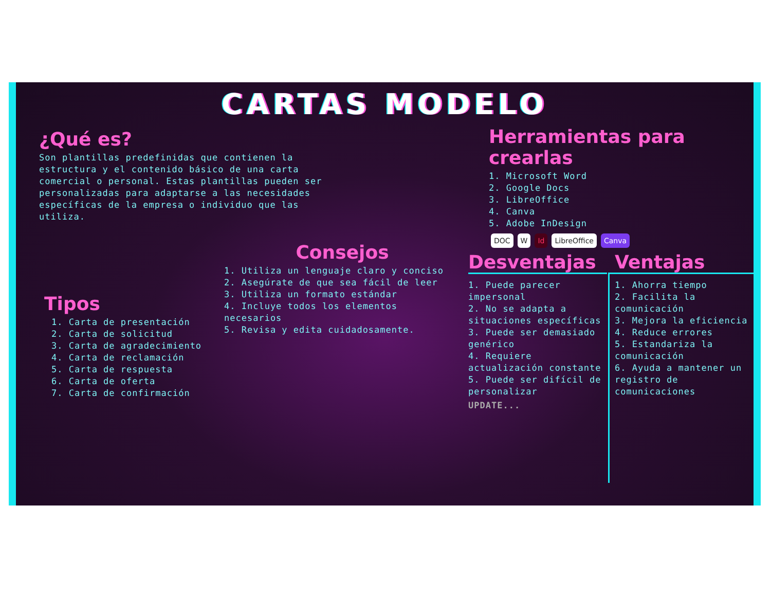CARTAS MODELO
¿Qué es?
Son plantillas predefinidas que contienen la estructura y el contenido básico de una carta comercial o personal. Estas plantillas pueden ser personalizadas para adaptarse a las necesidades específicas de la empresa o individuo que las utiliza.
Herramientas para crearlas
1. Microsoft Word
2. Google Docs
3. LibreOffice
4. Canva
5. Adobe InDesign
DOC W Id LibreOffice Canva
Tipos
1. Carta de presentación
2. Carta de solicitud
3. Carta de agradecimiento
4. Carta de reclamación
5. Carta de respuesta
6. Carta de oferta
7. Carta de confirmación
Consejos
1. Utiliza un lenguaje claro y conciso
2. Asegúrate de que sea fácil de leer
3. Utiliza un formato estándar
4. Incluye todos los elementos necesarios
5. Revisa y edita cuidadosamente.
Desventajas
1. Puede parecer impersonal
2. No se adapta a situaciones específicas
3. Puede ser demasiado genérico
4. Requiere actualización constante
5. Puede ser difícil de personalizar
UPDATE...
Ventajas
1. Ahorra tiempo
2. Facilita la comunicación
3. Mejora la eficiencia
4. Reduce errores
5. Estandariza la comunicación
6. Ayuda a mantener un registro de comunicaciones